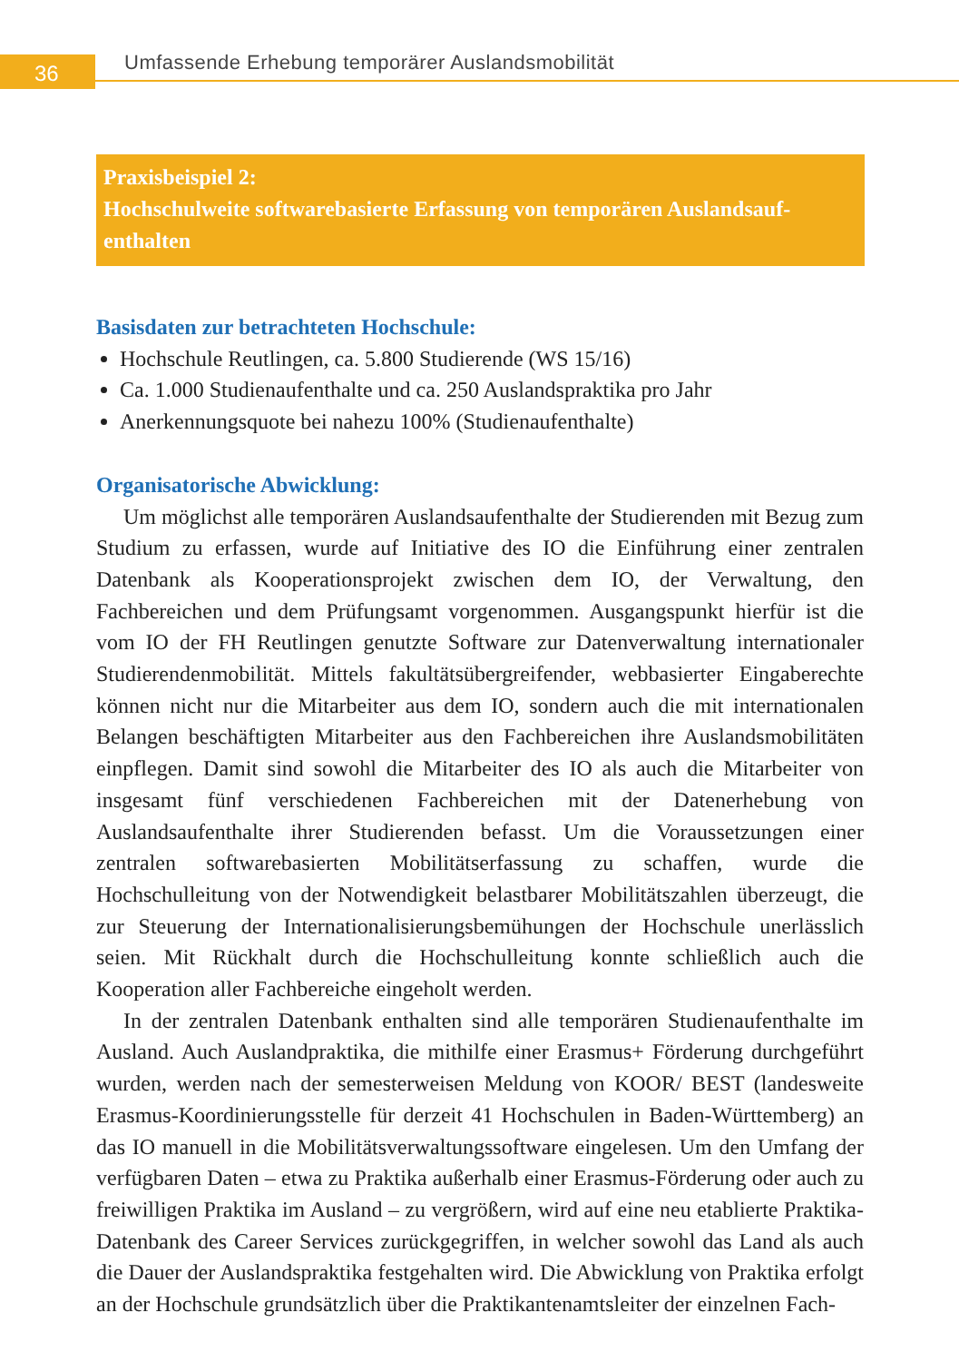36
Umfassende Erhebung temporärer Auslandsmobilität
Praxisbeispiel 2:
Hochschulweite softwarebasierte Erfassung von temporären Auslandsauf­enthalten
Basisdaten zur betrachteten Hochschule:
Hochschule Reutlingen, ca. 5.800 Studierende (WS 15/16)
Ca. 1.000 Studienaufenthalte und ca. 250 Auslandspraktika pro Jahr
Anerkennungsquote bei nahezu 100% (Studienaufenthalte)
Organisatorische Abwicklung:
Um möglichst alle temporären Auslandsaufenthalte der Studierenden mit Bezug zum Studium zu erfassen, wurde auf Initiative des IO die Einführung einer zentralen Datenbank als Kooperationsprojekt zwischen dem IO, der Verwaltung, den Fachbereichen und dem Prüfungsamt vorgenommen. Ausgangspunkt hierfür ist die vom IO der FH Reutlingen genutzte Software zur Datenverwaltung inter­nationaler Studierendenmobilität. Mittels fakultätsübergreifender, webbasierter Eingaberechte können nicht nur die Mitarbeiter aus dem IO, sondern auch die mit internationalen Belangen beschäftigten Mitarbeiter aus den Fachbereichen ihre Auslandsmobilitäten einpflegen. Damit sind sowohl die Mitarbeiter des IO als auch die Mitarbeiter von insgesamt fünf verschiedenen Fachbereichen mit der Datenerhebung von Auslandsaufenthalte ihrer Studierenden befasst. Um die Voraussetzungen einer zentralen softwarebasierten Mobilitätserfassung zu schaffen, wurde die Hochschulleitung von der Notwendigkeit belastbarer Mobi­litätszahlen überzeugt, die zur Steuerung der Internationalisierungsbemühungen der Hochschule unerlässlich seien. Mit Rückhalt durch die Hochschulleitung konnte schließlich auch die Kooperation aller Fachbereiche eingeholt werden.
In der zentralen Datenbank enthalten sind alle temporären Studienaufenthalte im Ausland. Auch Auslandpraktika, die mithilfe einer Erasmus+ Förderung durchgeführt wurden, werden nach der semesterweisen Meldung von KOOR/ BEST (landesweite Erasmus-Koordinierungsstelle für derzeit 41 Hochschulen in Baden-Württemberg) an das IO manuell in die Mobilitätsverwaltungssoftware eingelesen. Um den Umfang der verfügbaren Daten – etwa zu Praktika außer­halb einer Erasmus-Förderung oder auch zu freiwilligen Praktika im Ausland – zu vergrößern, wird auf eine neu etablierte Praktika-Datenbank des Career Services zurückgegriffen, in welcher sowohl das Land als auch die Dauer der Auslandspraktika festgehalten wird. Die Abwicklung von Praktika erfolgt an der Hochschule grundsätzlich über die Praktikantenamtsleiter der einzelnen Fach-